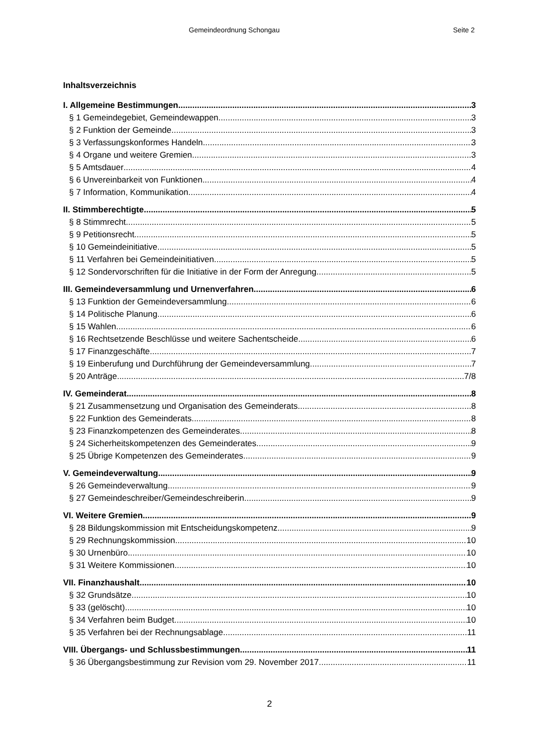Gemeindeordnung Schongau Seite 2
Inhaltsverzeichnis
I. Allgemeine Bestimmungen 3
§ 1 Gemeindegebiet, Gemeindewappen 3
§ 2 Funktion der Gemeinde 3
§ 3 Verfassungskonformes Handeln 3
§ 4 Organe und weitere Gremien 3
§ 5 Amtsdauer 4
§ 6 Unvereinbarkeit von Funktionen 4
§ 7 Information, Kommunikation 4
II. Stimmberechtigte 5
§ 8 Stimmrecht 5
§ 9 Petitionsrecht 5
§ 10 Gemeindeinitiative 5
§ 11 Verfahren bei Gemeindeinitiativen 5
§ 12 Sondervorschriften für die Initiative in der Form der Anregung 5
III. Gemeindeversammlung und Urnenverfahren 6
§ 13 Funktion der Gemeindeversammlung 6
§ 14 Politische Planung 6
§ 15 Wahlen 6
§ 16 Rechtsetzende Beschlüsse und weitere Sachentscheide 6
§ 17 Finanzgeschäfte 7
§ 19 Einberufung und Durchführung der Gemeindeversammlung 7
§ 20 Anträge 7/8
IV. Gemeinderat 8
§ 21 Zusammensetzung und Organisation des Gemeinderats 8
§ 22 Funktion des Gemeinderats 8
§ 23 Finanzkompetenzen des Gemeinderates 8
§ 24 Sicherheitskompetenzen des Gemeinderates 9
§ 25 Übrige Kompetenzen des Gemeinderates 9
V. Gemeindeverwaltung 9
§ 26 Gemeindeverwaltung 9
§ 27 Gemeindeschreiber/Gemeindeschreiberin 9
VI. Weitere Gremien 9
§ 28 Bildungskommission mit Entscheidungskompetenz 9
§ 29 Rechnungskommission 10
§ 30 Urnenbüro 10
§ 31 Weitere Kommissionen 10
VII. Finanzhaushalt 10
§ 32 Grundsätze 10
§ 33 (gelöscht) 10
§ 34 Verfahren beim Budget 10
§ 35 Verfahren bei der Rechnungsablage 11
VIII. Übergangs- und Schlussbestimmungen 11
§ 36 Übergangsbestimmung zur Revision vom 29. November 2017 11
2